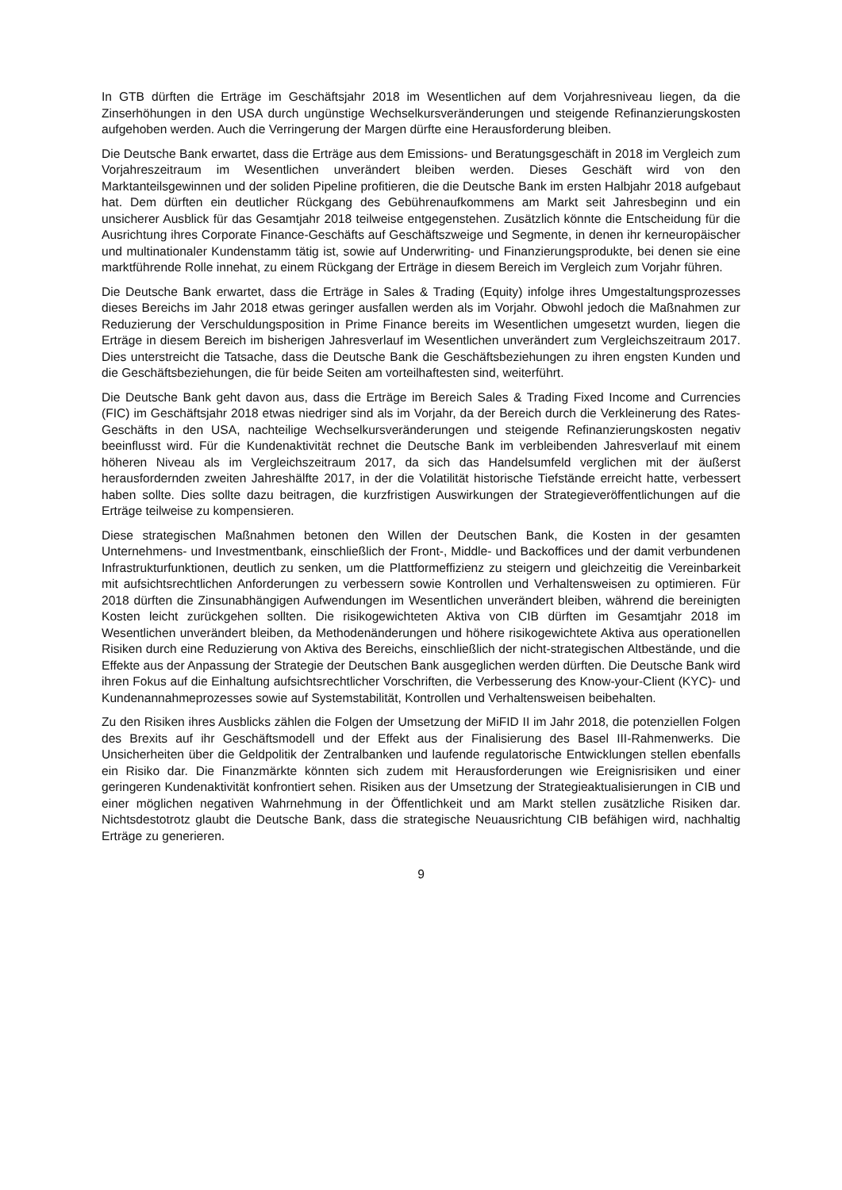In GTB dürften die Erträge im Geschäftsjahr 2018 im Wesentlichen auf dem Vorjahresniveau liegen, da die Zinserhöhungen in den USA durch ungünstige Wechselkursveränderungen und steigende Refinanzierungskosten aufgehoben werden. Auch die Verringerung der Margen dürfte eine Herausforderung bleiben.
Die Deutsche Bank erwartet, dass die Erträge aus dem Emissions- und Beratungsgeschäft in 2018 im Vergleich zum Vorjahreszeitraum im Wesentlichen unverändert bleiben werden. Dieses Geschäft wird von den Marktanteilsgewinnen und der soliden Pipeline profitieren, die die Deutsche Bank im ersten Halbjahr 2018 aufgebaut hat. Dem dürften ein deutlicher Rückgang des Gebührenaufkommens am Markt seit Jahresbeginn und ein unsicherer Ausblick für das Gesamtjahr 2018 teilweise entgegenstehen. Zusätzlich könnte die Entscheidung für die Ausrichtung ihres Corporate Finance-Geschäfts auf Geschäftszweige und Segmente, in denen ihr kerneuropäischer und multinationaler Kundenstamm tätig ist, sowie auf Underwriting- und Finanzierungsprodukte, bei denen sie eine marktführende Rolle innehat, zu einem Rückgang der Erträge in diesem Bereich im Vergleich zum Vorjahr führen.
Die Deutsche Bank erwartet, dass die Erträge in Sales & Trading (Equity) infolge ihres Umgestaltungsprozesses dieses Bereichs im Jahr 2018 etwas geringer ausfallen werden als im Vorjahr. Obwohl jedoch die Maßnahmen zur Reduzierung der Verschuldungsposition in Prime Finance bereits im Wesentlichen umgesetzt wurden, liegen die Erträge in diesem Bereich im bisherigen Jahresverlauf im Wesentlichen unverändert zum Vergleichszeitraum 2017. Dies unterstreicht die Tatsache, dass die Deutsche Bank die Geschäftsbeziehungen zu ihren engsten Kunden und die Geschäftsbeziehungen, die für beide Seiten am vorteilhaftesten sind, weiterführt.
Die Deutsche Bank geht davon aus, dass die Erträge im Bereich Sales & Trading Fixed Income and Currencies (FIC) im Geschäftsjahr 2018 etwas niedriger sind als im Vorjahr, da der Bereich durch die Verkleinerung des Rates-Geschäfts in den USA, nachteilige Wechselkursveränderungen und steigende Refinanzierungskosten negativ beeinflusst wird. Für die Kundenaktivität rechnet die Deutsche Bank im verbleibenden Jahresverlauf mit einem höheren Niveau als im Vergleichszeitraum 2017, da sich das Handelsumfeld verglichen mit der äußerst herausfordernden zweiten Jahreshälfte 2017, in der die Volatilität historische Tiefstände erreicht hatte, verbessert haben sollte. Dies sollte dazu beitragen, die kurzfristigen Auswirkungen der Strategieveröffentlichungen auf die Erträge teilweise zu kompensieren.
Diese strategischen Maßnahmen betonen den Willen der Deutschen Bank, die Kosten in der gesamten Unternehmens- und Investmentbank, einschließlich der Front-, Middle- und Backoffices und der damit verbundenen Infrastrukturfunktionen, deutlich zu senken, um die Plattformeffizienz zu steigern und gleichzeitig die Vereinbarkeit mit aufsichtsrechtlichen Anforderungen zu verbessern sowie Kontrollen und Verhaltensweisen zu optimieren. Für 2018 dürften die Zinsunabhängigen Aufwendungen im Wesentlichen unverändert bleiben, während die bereinigten Kosten leicht zurückgehen sollten. Die risikogewichteten Aktiva von CIB dürften im Gesamtjahr 2018 im Wesentlichen unverändert bleiben, da Methodenänderungen und höhere risikogewichtete Aktiva aus operationellen Risiken durch eine Reduzierung von Aktiva des Bereichs, einschließlich der nicht-strategischen Altbestände, und die Effekte aus der Anpassung der Strategie der Deutschen Bank ausgeglichen werden dürften. Die Deutsche Bank wird ihren Fokus auf die Einhaltung aufsichtsrechtlicher Vorschriften, die Verbesserung des Know-your-Client (KYC)- und Kundenannahmeprozesses sowie auf Systemstabilität, Kontrollen und Verhaltensweisen beibehalten.
Zu den Risiken ihres Ausblicks zählen die Folgen der Umsetzung der MiFID II im Jahr 2018, die potenziellen Folgen des Brexits auf ihr Geschäftsmodell und der Effekt aus der Finalisierung des Basel III-Rahmenwerks. Die Unsicherheiten über die Geldpolitik der Zentralbanken und laufende regulatorische Entwicklungen stellen ebenfalls ein Risiko dar. Die Finanzmärkte könnten sich zudem mit Herausforderungen wie Ereignisrisiken und einer geringeren Kundenaktivität konfrontiert sehen. Risiken aus der Umsetzung der Strategieaktualisierungen in CIB und einer möglichen negativen Wahrnehmung in der Öffentlichkeit und am Markt stellen zusätzliche Risiken dar. Nichtsdestotrotz glaubt die Deutsche Bank, dass die strategische Neuausrichtung CIB befähigen wird, nachhaltig Erträge zu generieren.
9